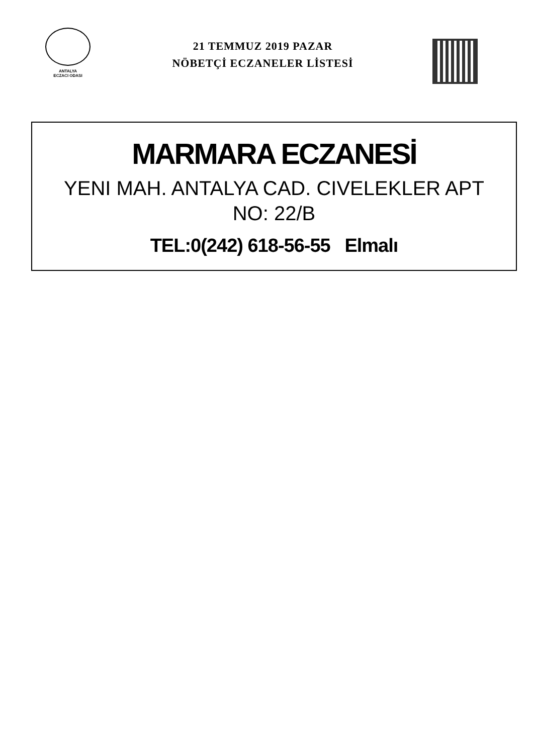ANTALYA
ECZACI ODASI
21 TEMMUZ 2019 PAZAR
NÖBETÇİ ECZANELER LİSTESİ
MARMARA ECZANESİ
YENI MAH. ANTALYA CAD. CIVELEKLER APT
NO: 22/B
TEL:0(242) 618-56-55 Elmalı